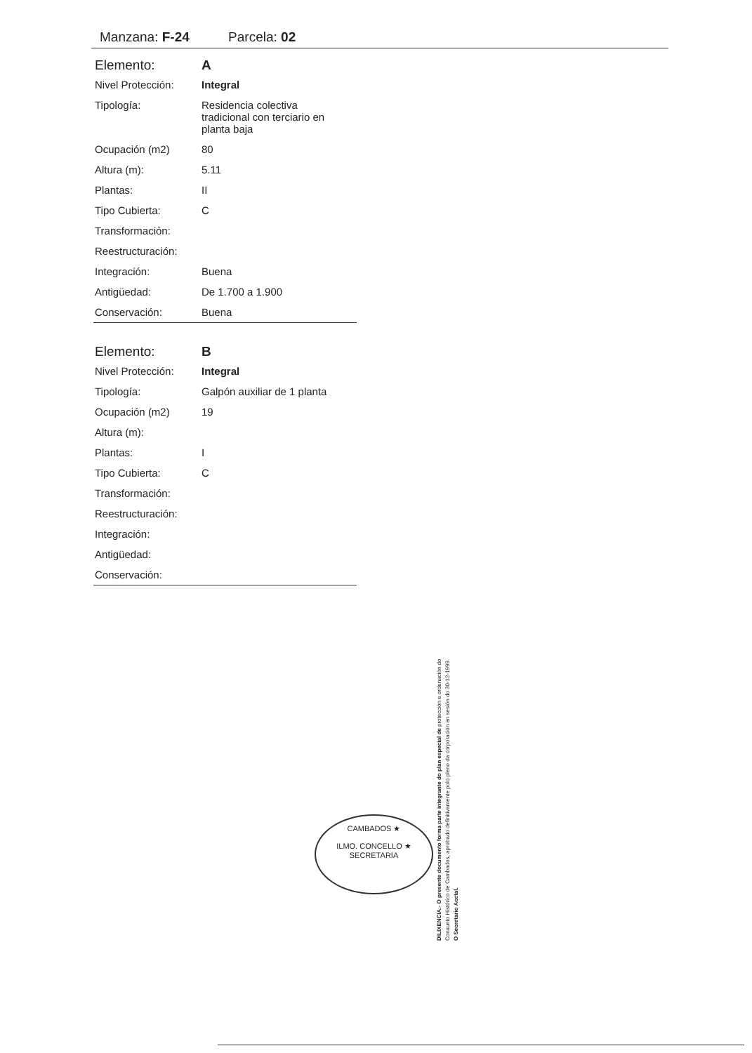Manzana: F-24 Parcela: 02
| Elemento: | A |
| Nivel Protección: | Integral |
| Tipología: | Residencia colectiva tradicional con terciario en planta baja |
| Ocupación (m2) | 80 |
| Altura (m): | 5.11 |
| Plantas: | II |
| Tipo Cubierta: | C |
| Transformación: | |
| Reestructuración: | |
| Integración: | Buena |
| Antigüedad: | De 1.700 a 1.900 |
| Conservación: | Buena |
| Elemento: | B |
| Nivel Protección: | Integral |
| Tipología: | Galpón auxiliar de 1 planta |
| Ocupación (m2) | 19 |
| Altura (m): | |
| Plantas: | I |
| Tipo Cubierta: | C |
| Transformación: | |
| Reestructuración: | |
| Integración: | |
| Antigüedad: | |
| Conservación: | |
CAMBADOS ★
ILMO. CONCELLO ★ SECRETARIA
DILIXENCIA.- O presente documento forma parte integrante do plan especial de protección e ordenación do Conxunto Histórico de Cambados, aprobado definitivamente polo pleno da corporación en sesión do 30-12-1999.
O Secretario Acctal.